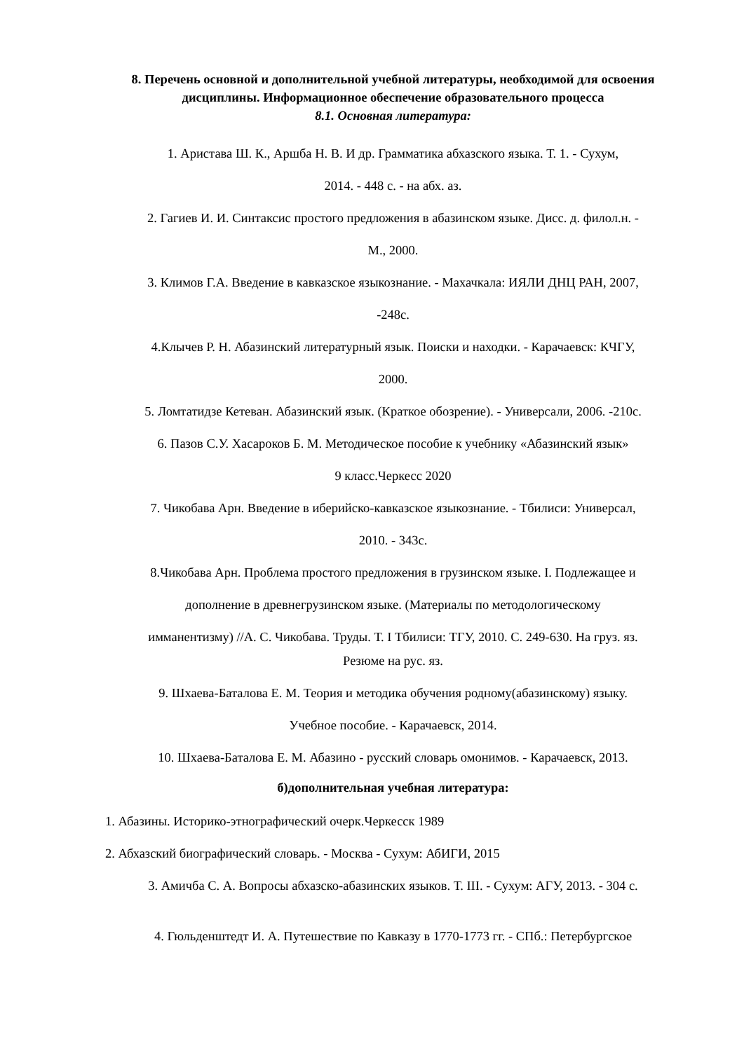8. Перечень основной и дополнительной учебной литературы, необходимой для освоения дисциплины. Информационное обеспечение образовательного процесса
8.1. Основная литература:
1. Аристава Ш. К., Аршба Н. В. И др. Грамматика абхазского языка. Т. 1. - Сухум,
2014. - 448 с. - на абх. аз.
2. Гагиев И. И. Синтаксис простого предложения в абазинском языке. Дисс. д. филол.н. -
М., 2000.
3. Климов Г.А. Введение в кавказское языкознание. - Махачкала: ИЯЛИ ДНЦ РАН, 2007,
-248с.
4.Клычев Р. Н. Абазинский литературный язык. Поиски и находки. - Карачаевск: КЧГУ,
2000.
5. Ломтатидзе Кетеван. Абазинский язык. (Краткое обозрение). - Универсали, 2006. -210с.
6. Пазов С.У. Хасароков Б. М. Методическое пособие к учебнику «Абазинский язык»
9 класс.Черкесс 2020
7. Чикобава Арн. Введение в иберийско-кавказское языкознание. - Тбилиси: Универсал,
2010. - 343с.
8.Чикобава Арн. Проблема простого предложения в грузинском языке. I. Подлежащее и
дополнение в древнегрузинском языке. (Материалы по методологическому
имманентизму) //А. С. Чикобава. Труды. Т. I Тбилиси: ТГУ, 2010. С. 249-630. На груз. яз.
Резюме на рус. яз.
9. Шхаева-Баталова Е. М. Теория и методика обучения родному(абазинскому) языку.
Учебное пособие. - Карачаевск, 2014.
10. Шхаева-Баталова Е. М. Абазино - русский словарь омонимов. - Карачаевск, 2013.
б)дополнительная учебная литература:
1. Абазины. Историко-этнографический очерк.Черкесск 1989
2. Абхазский биографический словарь. - Москва - Сухум: АбИГИ, 2015
3. Амичба С. А. Вопросы абхазско-абазинских языков. Т. III. - Сухум: АГУ, 2013. - 304 с.
4. Гюльденштедт И. А. Путешествие по Кавказу в 1770-1773 гг. - СПб.: Петербургское